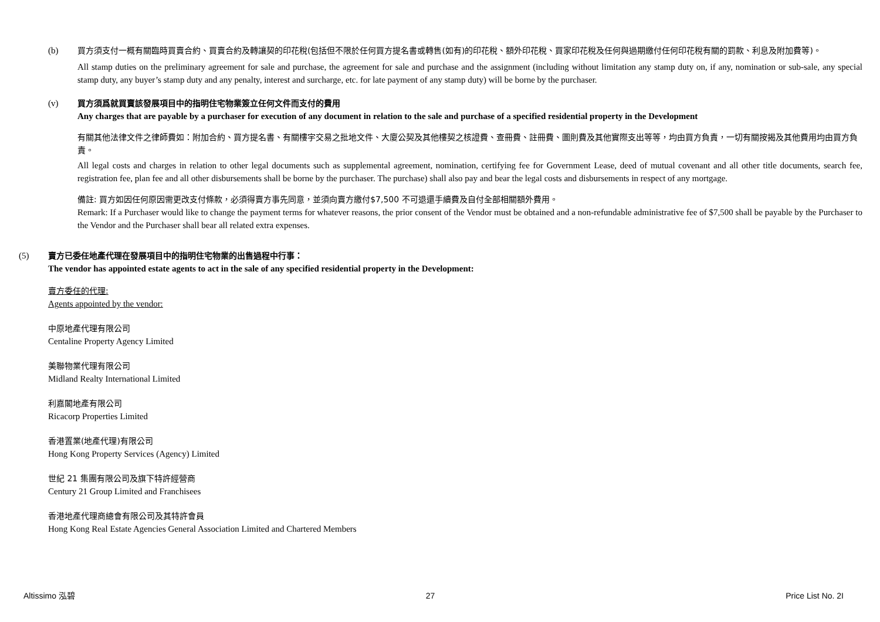(b) 買方須支付一概有關臨時買賣合約、買賣合約及轉讓契的印花稅(包括但不限於任何買方提名書或轉售(如有)的印花稅、額外印花稅、買家印花稅及任何與過期繳付任何印花稅有關的罰款、利息及附加費等)。
All stamp duties on the preliminary agreement for sale and purchase, the agreement for sale and purchase and the assignment (including without limitation any stamp duty on, if any, nomination or sub-sale, any special stamp duty, any buyer’s stamp duty and any penalty, interest and surcharge, etc. for late payment of any stamp duty) will be borne by the purchaser.
(v) 買方須爲就買賣該發展項目中的指明住宅物業簽立任何文件而支付的費用
Any charges that are payable by a purchaser for execution of any document in relation to the sale and purchase of a specified residential property in the Development
有關其他法律文件之律師費如：附加合約、買方提名書、有關樓宇交易之批地文件、大廈公契及其他樓契之核證費、查冊費、註冊費、圖則費及其他實際支出等等，均由買方負責，一切有關按揭及其他費用均由買方負責。
All legal costs and charges in relation to other legal documents such as supplemental agreement, nomination, certifying fee for Government Lease, deed of mutual covenant and all other title documents, search fee, registration fee, plan fee and all other disbursements shall be borne by the purchaser. The purchase) shall also pay and bear the legal costs and disbursements in respect of any mortgage.
備註: 買方如因任何原因需更改支付條款，必須得賣方事先同意，並須向賣方繳付$7,500 不可退還手續費及自付全部相關額外費用。
Remark: If a Purchaser would like to change the payment terms for whatever reasons, the prior consent of the Vendor must be obtained and a non-refundable administrative fee of $7,500 shall be payable by the Purchaser to the Vendor and the Purchaser shall bear all related extra expenses.
(5) 賣方已委任地產代理在發展項目中的指明住宅物業的出售過程中行事：
The vendor has appointed estate agents to act in the sale of any specified residential property in the Development:
賣方委任的代理:
Agents appointed by the vendor:
中原地產代理有限公司
Centaline Property Agency Limited
美聯物業代理有限公司
Midland Realty International Limited
利嘉閣地產有限公司
Ricacorp Properties Limited
香港置業(地產代理)有限公司
Hong Kong Property Services (Agency) Limited
世紀 21 集團有限公司及旗下特許經營商
Century 21 Group Limited and Franchisees
香港地產代理商總會有限公司及其特許會員
Hong Kong Real Estate Agencies General Association Limited and Chartered Members
Altissimo 泓碧 27 Price List No. 2I